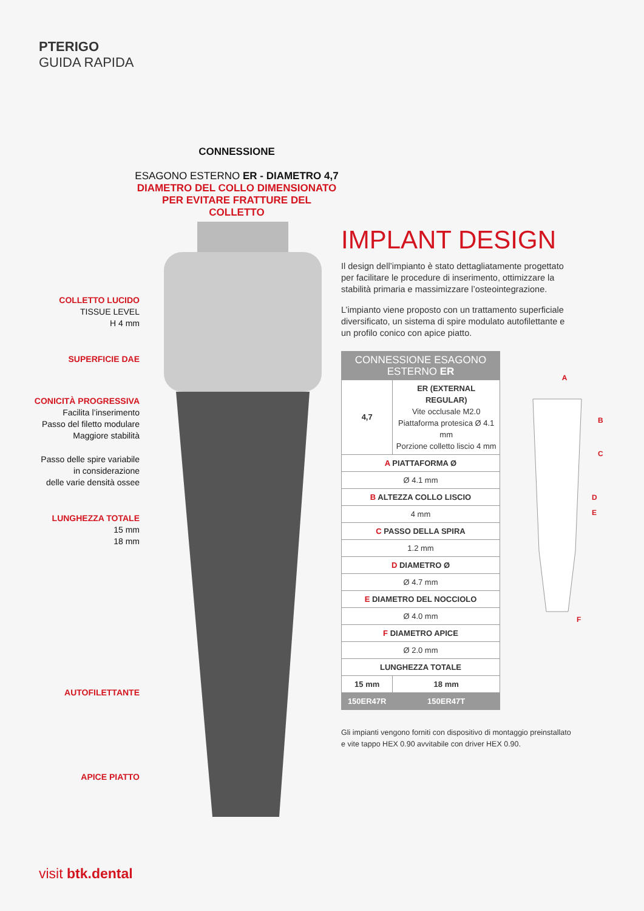PTERIGO
GUIDA RAPIDA
CONNESSIONE
ESAGONO ESTERNO ER - DIAMETRO 4,7
DIAMETRO DEL COLLO DIMENSIONATO
PER EVITARE FRATTURE DEL COLLETTO
COLLETTO LUCIDO
TISSUE LEVEL
H 4 mm
SUPERFICIE DAE
CONICITÀ PROGRESSIVA
Facilita l’inserimento
Passo del filetto modulare
Maggiore stabilità
Passo delle spire variabile
in considerazione
delle varie densità ossee
LUNGHEZZA TOTALE
15 mm
18 mm
AUTOFILETTANTE
APICE PIATTO
IMPLANT DESIGN
Il design dell’impianto è stato dettagliatamente progettato per facilitare le procedure di inserimento, ottimizzare la stabilità primaria e massimizzare l’osteointegrazione.
L’impianto viene proposto con un trattamento superficiale diversificato, un sistema di spire modulato autofilettante e un profilo conico con apice piatto.
| CONNESSIONE ESAGONO ESTERNO ER | |
| --- | --- |
| 4,7 | ER (EXTERNAL REGULAR) Vite occlusale M2.0 Piattaforma protesica Ø 4.1 mm Porzione colletto liscio 4 mm |
| A PIATTAFORMA Ø | |
| Ø 4.1 mm | |
| B ALTEZZA COLLO LISCIO | |
| 4 mm | |
| C PASSO DELLA SPIRA | |
| 1.2 mm | |
| D DIAMETRO Ø | |
| Ø 4.7 mm | |
| E DIAMETRO DEL NOCCIOLO | |
| Ø 4.0 mm | |
| F DIAMETRO APICE | |
| Ø 2.0 mm | |
| LUNGHEZZA TOTALE | |
| 15 mm | 18 mm |
| 150ER47R | 150ER47T |
Gli impianti vengono forniti con dispositivo di montaggio preinstallato e vite tappo HEX 0.90 avvitabile con driver HEX 0.90.
A
B
C
D
E
F
visit btk.dental